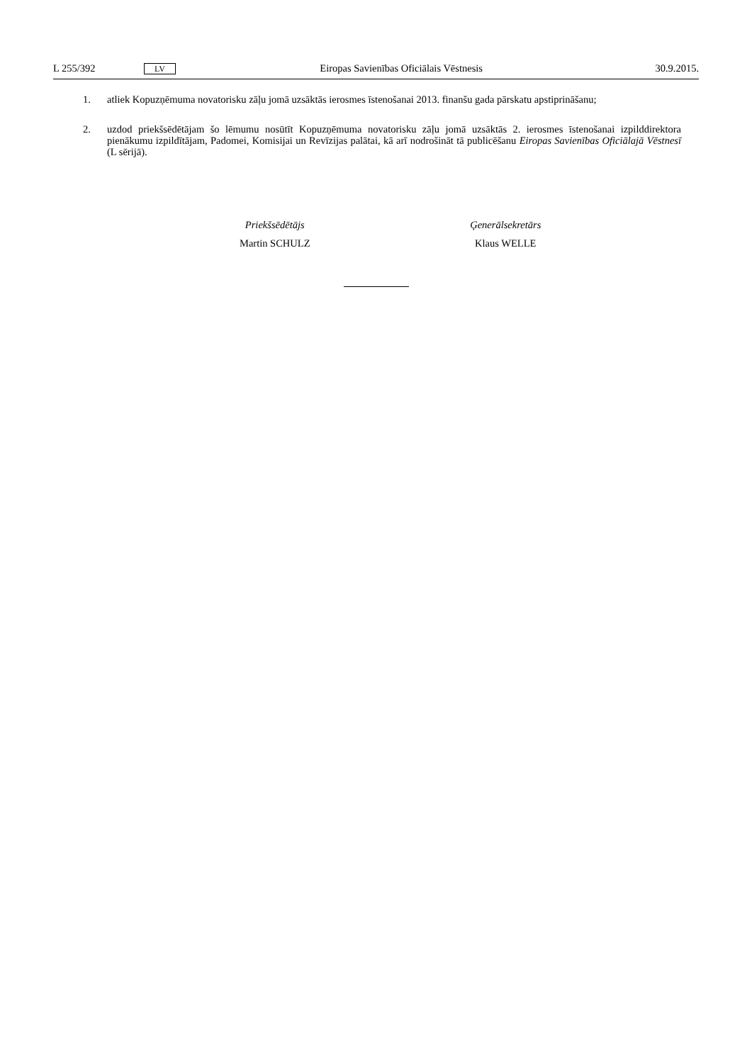L 255/392 LV Eiropas Savienības Oficiālais Vēstnesis 30.9.2015.
1. atliek Kopuzņēmuma novatorisku zāļu jomā uzsāktās ierosmes īstenošanai 2013. finanšu gada pārskatu apstipri­nāšanu;
2. uzdod priekšsēdētājam šo lēmumu nosūtīt Kopuzņēmuma novatorisku zāļu jomā uzsāktās 2. ierosmes īstenošanai izpilddirektora pienākumu izpildītājam, Padomei, Komisijai un Revīzijas palātai, kā arī nodrošināt tā publicēšanu Eiropas Savienības Oficiālajā Vēstnesī (L sērijā).
Priekšsēdētājs
Martin SCHULZ
Ģenerālsekretārs
Klaus WELLE